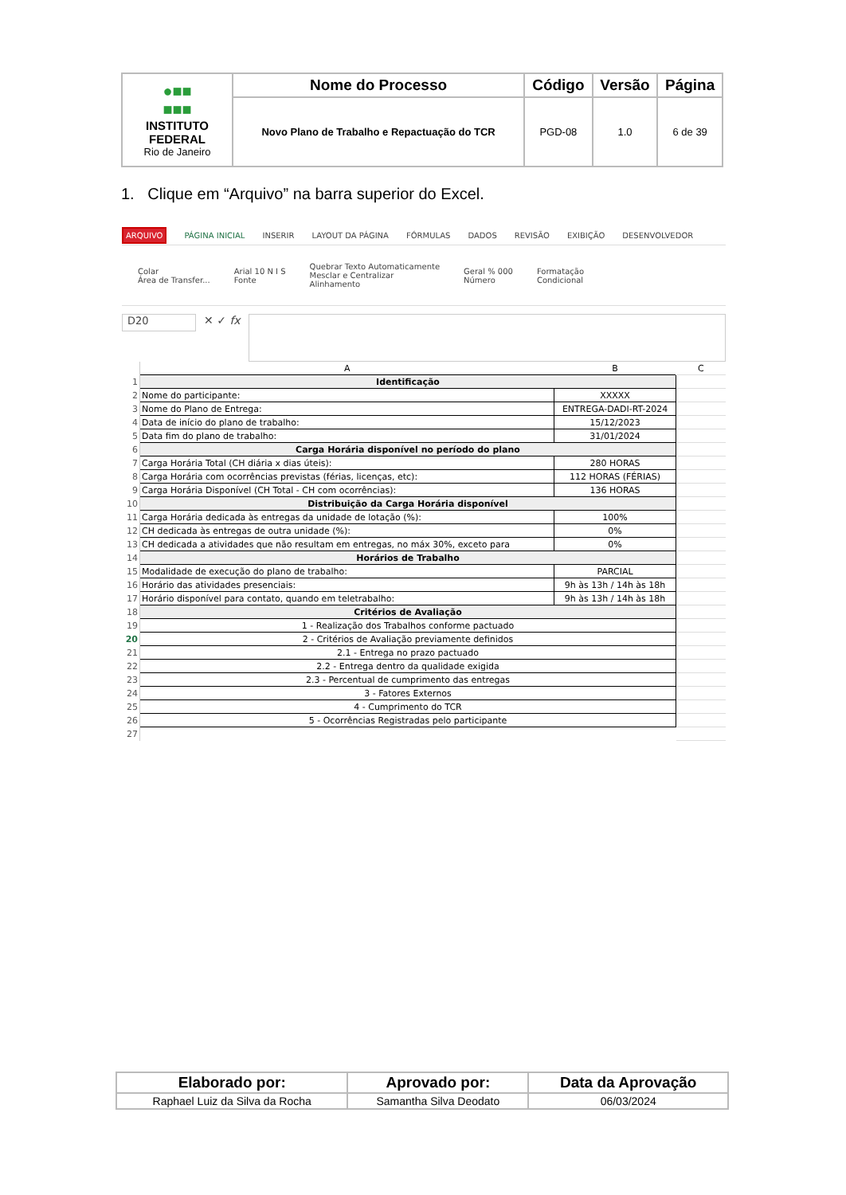| ●■■ ■■■ INSTITUTO FEDERAL Rio de Janeiro | Nome do Processo | Código | Versão | Página |
| | Novo Plano de Trabalho e Repactuação do TCR | PGD-08 | 1.0 | 6 de 39 |
1. Clique em “Arquivo” na barra superior do Excel.
ARQUIVO PÁGINA INICIAL INSERIR LAYOUT DA PÁGINA FÓRMULAS DADOS REVISÃO EXIBIÇÃO DESENVOLVEDOR
Colar
Área de Transfer... Arial 10 N I S
Fonte Quebrar Texto Automaticamente
Mesclar e Centralizar
Alinhamento Geral % 000
Número Formatação
Condicional
D20
✕ ✓ fx
| | A | B | C |
| 1 | Identificação | | |
| 2 | Nome do participante: | XXXXX | |
| 3 | Nome do Plano de Entrega: | ENTREGA-DADI-RT-2024 | |
| 4 | Data de início do plano de trabalho: | 15/12/2023 | |
| 5 | Data fim do plano de trabalho: | 31/01/2024 | |
| 6 | Carga Horária disponível no período do plano | | |
| 7 | Carga Horária Total (CH diária x dias úteis): | 280 HORAS | |
| 8 | Carga Horária com ocorrências previstas (férias, licenças, etc): | 112 HORAS (FÉRIAS) | |
| 9 | Carga Horária Disponível (CH Total - CH com ocorrências): | 136 HORAS | |
| 10 | Distribuição da Carga Horária disponível | | |
| 11 | Carga Horária dedicada às entregas da unidade de lotação (%): | 100% | |
| 12 | CH dedicada às entregas de outra unidade (%): | 0% | |
| 13 | CH dedicada a atividades que não resultam em entregas, no máx 30%, exceto para | 0% | |
| 14 | Horários de Trabalho | | |
| 15 | Modalidade de execução do plano de trabalho: | PARCIAL | |
| 16 | Horário das atividades presenciais: | 9h às 13h / 14h às 18h | |
| 17 | Horário disponível para contato, quando em teletrabalho: | 9h às 13h / 14h às 18h | |
| 18 | Critérios de Avaliação | | |
| 19 | 1 - Realização dos Trabalhos conforme pactuado | | |
| 20 | 2 - Critérios de Avaliação previamente definidos | | |
| 21 | 2.1 - Entrega no prazo pactuado | | |
| 22 | 2.2 - Entrega dentro da qualidade exigida | | |
| 23 | 2.3 - Percentual de cumprimento das entregas | | |
| 24 | 3 - Fatores Externos | | |
| 25 | 4 - Cumprimento do TCR | | |
| 26 | 5 - Ocorrências Registradas pelo participante | | |
| 27 | | | |
| Elaborado por: | Aprovado por: | Data da Aprovação |
| --- | --- | --- |
| Raphael Luiz da Silva da Rocha | Samantha Silva Deodato | 06/03/2024 |